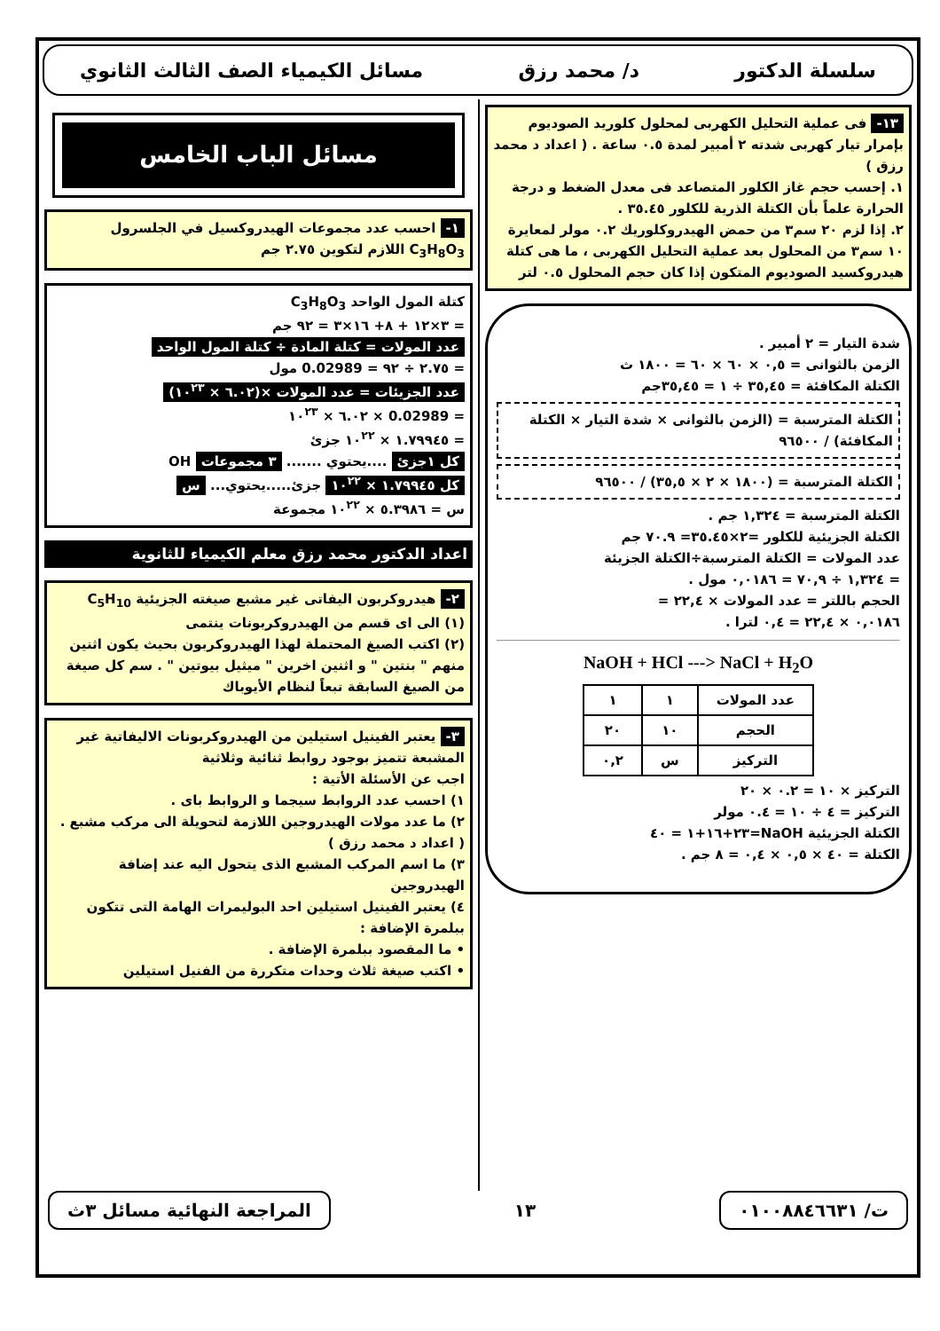سلسلة الدكتور د/ محمد رزق مسائل الكيمياء الصف الثالث الثانوي
١٣- فى عملية التحليل الكهربى لمحلول كلوريد الصوديوم بإمرار تيار كهربى شدته ٢ أمبير لمدة ٠.٥ ساعة . ( اعداد د محمد رزق )
١. إحسب حجم غاز الكلور المتصاعد فى معدل الضغط و درجة الحرارة علماً بأن الكتلة الذرية للكلور ٣٥.٤٥ .
٢. إذا لزم ٢٠ سم٣ من حمض الهيدروكلوريك ٠.٢ مولر لمعايرة ١٠ سم٣ من المحلول بعد عملية التحليل الكهربى ، ما هى كتلة هيدروكسيد الصوديوم المتكون إذا كان حجم المحلول ٠.٥ لتر
شدة التيار = ٢ أمبير .
الزمن بالثوانى = ٠,٥ × ٦٠ × ٦٠ = ١٨٠٠ ث
الكتلة المكافئة = ٣٥,٤٥ ÷ ١ = ٣٥,٤٥جم
الكتلة المترسبة = (الزمن بالثوانى × شدة التيار × الكتلة المكافئة) / ٩٦٥٠٠
الكتلة المترسبة = (١٨٠٠ × ٢ × ٣٥,٥) / ٩٦٥٠٠
الكتلة المترسبة = ١,٣٢٤ جم .
الكتلة الجزيئية للكلور =٢×٣٥.٤٥= ٧٠.٩ جم
عدد المولات = الكتلة المترسبة÷الكتلة الجزيئة
= ١,٣٢٤ ÷ ٧٠,٩ = ٠,٠١٨٦ مول .
الحجم باللتر = عدد المولات × ٢٢,٤ =
٠,٠١٨٦ × ٢٢,٤ = ٠,٤ لترا .
NaOH + HCl ---> NaCl + H<sub>2</sub>O
| عدد المولات | ١ | ١ |
| الحجم | ١٠ | ٢٠ |
| التركيز | س | ٠,٢ |
التركيز × ١٠ = ٠.٢ × ٢٠
التركيز = ٤ ÷ ١٠ = ٠.٤ مولر
الكتلة الجزيئية NaOH=٢٣+١٦+١ = ٤٠
الكتلة = ٤٠ × ٠,٥ × ٠,٤ = ٨ جم .
مسائل الباب الخامس
١- احسب عدد مجموعات الهيدروكسيل في الجلسرول C<sub>3</sub>H<sub>8</sub>O<sub>3</sub> اللازم لتكوين ٢.٧٥ جم
كتلة المول الواحد C<sub>3</sub>H<sub>8</sub>O<sub>3</sub>
= ٣×١٢ + ٨+ ١٦×٣ = ٩٢ جم
عدد المولات = كتلة المادة ÷ كتلة المول الواحد
= ٢.٧٥ ÷ ٩٢ = 0.02989 مول
عدد الجزيئات = عدد المولات ×(٦.٠٢ × ١٠<sup>٢٣</sup>)
= 0.02989 × ٦.٠٢ × ١٠<sup>٢٣</sup>
= ١.٧٩٩٤٥ × ١٠<sup>٢٢</sup> جزئ
كل ١جزئ ....يحتوي ....... ٣ مجموعات OH
كل ١.٧٩٩٤٥ × ١٠<sup>٢٢</sup> جزئ.....يحتوي... س
س = ٥.٣٩٨٦ × ١٠<sup>٢٢</sup> مجموعة
اعداد الدكتور محمد رزق معلم الكيمياء للثانوية
٢- هيدروكربون اليفاتى غير مشبع صيغته الجزيئية C<sub>5</sub>H<sub>10</sub>
(١) الى اى قسم من الهيدروكربونات ينتمى
(٢) اكتب الصيغ المحتملة لهذا الهيدروكربون بحيث يكون اثنين منهم " بنتين " و اثنين اخرين " ميثيل بيوتين " . سم كل صيغة من الصيغ السابقة تبعاً لنظام الأيوباك
٣- يعتبر الفينيل استيلين من الهيدروكربونات الاليفاتية غير المشبعة تتميز بوجود روابط ثنائية وثلاثية
اجب عن الأسئلة الأتية :
١) احسب عدد الروابط سيجما و الروابط باى .
٢) ما عدد مولات الهيدروجين اللازمة لتحويلة الى مركب مشبع . ( اعداد د محمد رزق )
٣) ما اسم المركب المشبع الذى يتحول اليه عند إضافة الهيدروجين
٤) يعتبر الفينيل استيلين احد البوليمرات الهامة التى تتكون ببلمرة الإضافة :
• ما المقصود ببلمرة الإضافة .
• اكتب صيغة ثلاث وحدات متكررة من الفنيل استيلين
ت/ ٠١٠٠٨٨٤٦٦٣١
١٣
المراجعة النهائية مسائل ٣ث